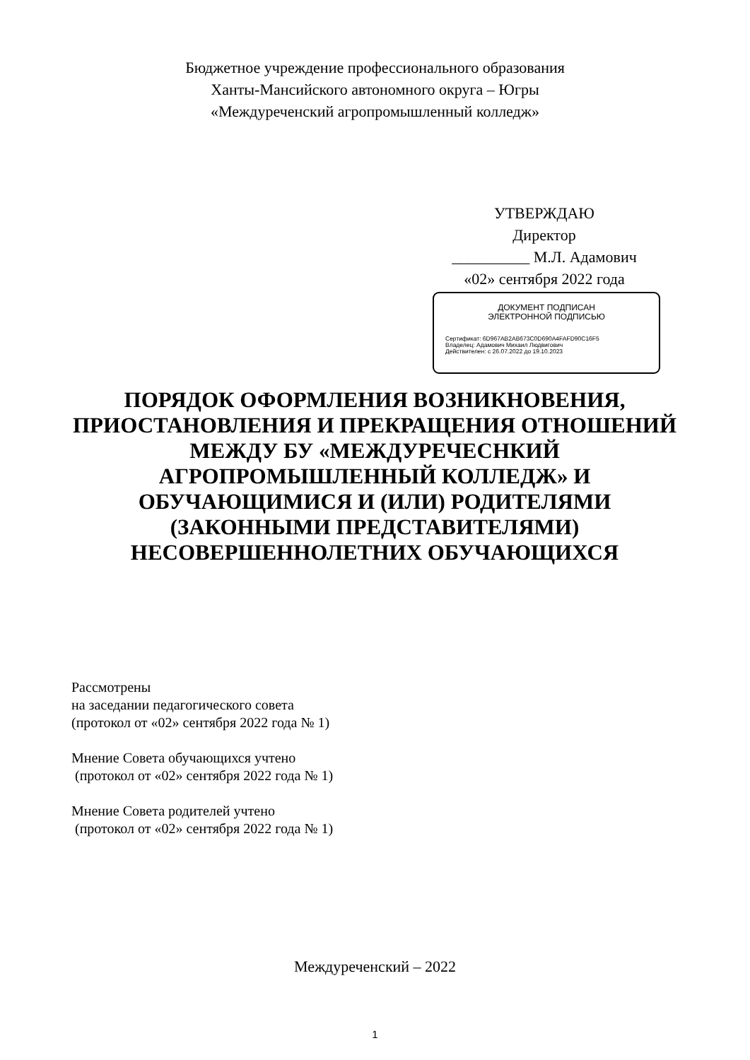Бюджетное учреждение профессионального образования
Ханты-Мансийского автономного округа – Югры
«Междуреченский агропромышленный колледж»
УТВЕРЖДАЮ
Директор
__________ М.Л. Адамович
«02» сентября 2022 года
ДОКУМЕНТ ПОДПИСАН
ЭЛЕКТРОННОЙ ПОДПИСЬЮ
Сертификат: 6D967AB2AB673C0D690A4FAFD90C16F5
Владелец: Адамович Михаил Людвигович
Действителен: с 26.07.2022 до 19.10.2023
ПОРЯДОК ОФОРМЛЕНИЯ ВОЗНИКНОВЕНИЯ, ПРИОСТАНОВЛЕНИЯ И ПРЕКРАЩЕНИЯ ОТНОШЕНИЙ МЕЖДУ БУ «МЕЖДУРЕЧЕСНКИЙ АГРОПРОМЫШЛЕННЫЙ КОЛЛЕДЖ» И ОБУЧАЮЩИМИСЯ И (ИЛИ) РОДИТЕЛЯМИ (ЗАКОННЫМИ ПРЕДСТАВИТЕЛЯМИ) НЕСОВЕРШЕННОЛЕТНИХ ОБУЧАЮЩИХСЯ
Рассмотрены
на заседании педагогического совета
(протокол от «02» сентября 2022 года № 1)
Мнение Совета обучающихся учтено
(протокол от «02» сентября 2022 года № 1)
Мнение Совета родителей учтено
(протокол от «02» сентября 2022 года № 1)
Междуреченский – 2022
1